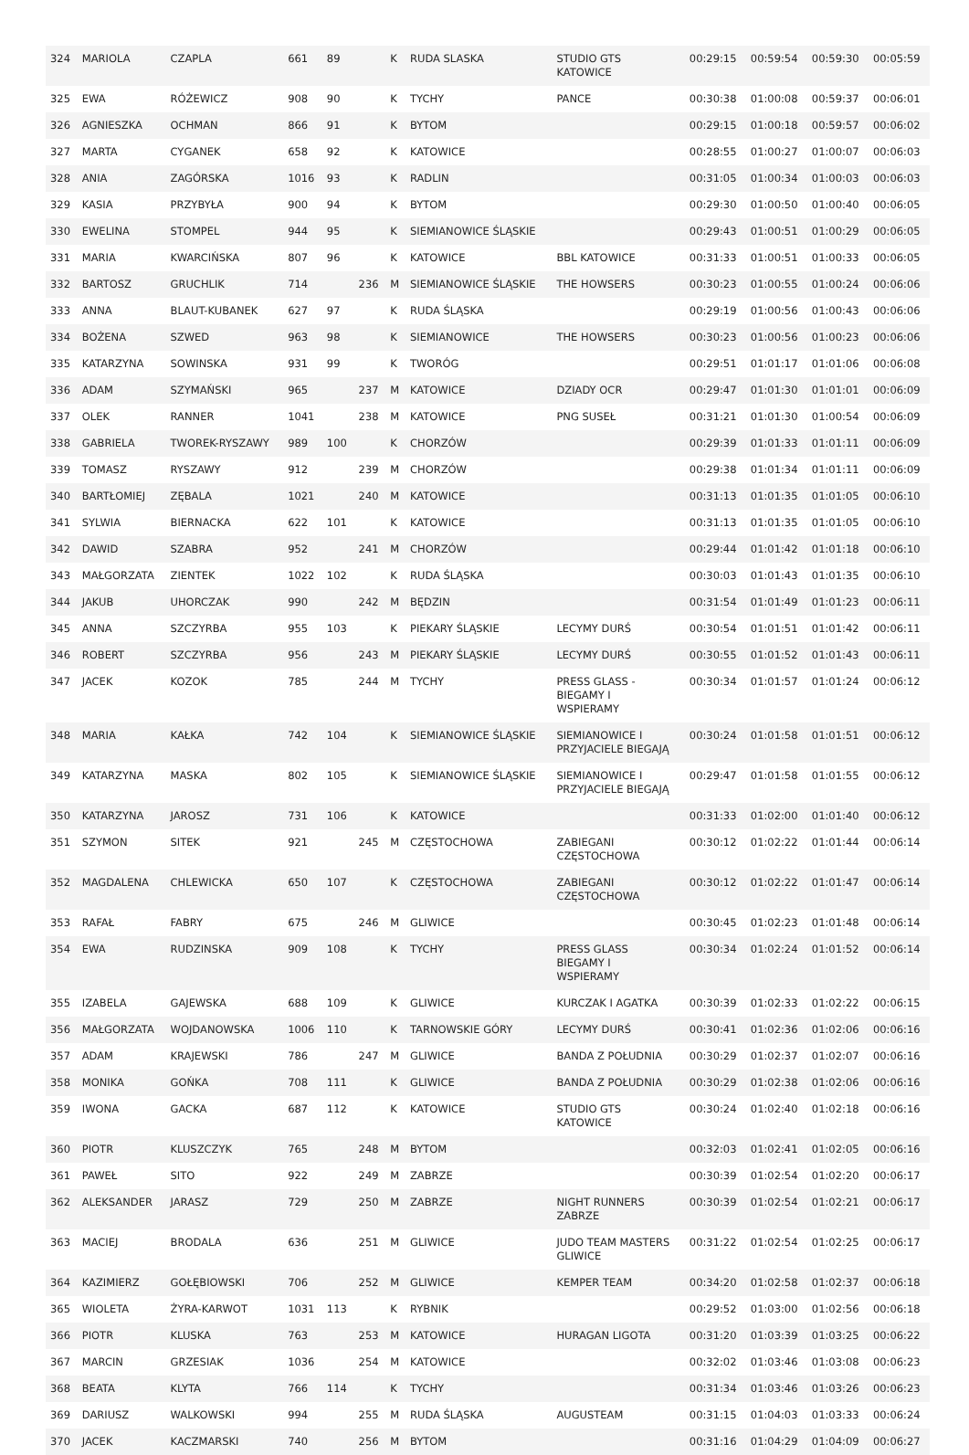| 324 | MARIOLA | CZAPLA | 661 | 89 | | K | RUDA SLASKA | STUDIO GTS KATOWICE | 00:29:15 | 00:59:54 | 00:59:30 | 00:05:59 |
| 325 | EWA | RÓŻEWICZ | 908 | 90 | | K | TYCHY | PANCE | 00:30:38 | 01:00:08 | 00:59:37 | 00:06:01 |
| 326 | AGNIESZKA | OCHMAN | 866 | 91 | | K | BYTOM | | 00:29:15 | 01:00:18 | 00:59:57 | 00:06:02 |
| 327 | MARTA | CYGANEK | 658 | 92 | | K | KATOWICE | | 00:28:55 | 01:00:27 | 01:00:07 | 00:06:03 |
| 328 | ANIA | ZAGÓRSKA | 1016 | 93 | | K | RADLIN | | 00:31:05 | 01:00:34 | 01:00:03 | 00:06:03 |
| 329 | KASIA | PRZYBYŁA | 900 | 94 | | K | BYTOM | | 00:29:30 | 01:00:50 | 01:00:40 | 00:06:05 |
| 330 | EWELINA | STOMPEL | 944 | 95 | | K | SIEMIANOWICE ŚLĄSKIE | | 00:29:43 | 01:00:51 | 01:00:29 | 00:06:05 |
| 331 | MARIA | KWARCIŃSKA | 807 | 96 | | K | KATOWICE | BBL KATOWICE | 00:31:33 | 01:00:51 | 01:00:33 | 00:06:05 |
| 332 | BARTOSZ | GRUCHLIK | 714 | | 236 | M | SIEMIANOWICE ŚLĄSKIE | THE HOWSERS | 00:30:23 | 01:00:55 | 01:00:24 | 00:06:06 |
| 333 | ANNA | BLAUT-KUBANEK | 627 | 97 | | K | RUDA ŚLĄSKA | | 00:29:19 | 01:00:56 | 01:00:43 | 00:06:06 |
| 334 | BOŻENA | SZWED | 963 | 98 | | K | SIEMIANOWICE | THE HOWSERS | 00:30:23 | 01:00:56 | 01:00:23 | 00:06:06 |
| 335 | KATARZYNA | SOWINSKA | 931 | 99 | | K | TWORÓG | | 00:29:51 | 01:01:17 | 01:01:06 | 00:06:08 |
| 336 | ADAM | SZYMAŃSKI | 965 | | 237 | M | KATOWICE | DZIADY OCR | 00:29:47 | 01:01:30 | 01:01:01 | 00:06:09 |
| 337 | OLEK | RANNER | 1041 | | 238 | M | KATOWICE | PNG SUSEŁ | 00:31:21 | 01:01:30 | 01:00:54 | 00:06:09 |
| 338 | GABRIELA | TWOREK-RYSZAWY | 989 | 100 | | K | CHORZÓW | | 00:29:39 | 01:01:33 | 01:01:11 | 00:06:09 |
| 339 | TOMASZ | RYSZAWY | 912 | | 239 | M | CHORZÓW | | 00:29:38 | 01:01:34 | 01:01:11 | 00:06:09 |
| 340 | BARTŁOMIEJ | ZĘBALA | 1021 | | 240 | M | KATOWICE | | 00:31:13 | 01:01:35 | 01:01:05 | 00:06:10 |
| 341 | SYLWIA | BIERNACKA | 622 | 101 | | K | KATOWICE | | 00:31:13 | 01:01:35 | 01:01:05 | 00:06:10 |
| 342 | DAWID | SZABRA | 952 | | 241 | M | CHORZÓW | | 00:29:44 | 01:01:42 | 01:01:18 | 00:06:10 |
| 343 | MAŁGORZATA | ZIENTEK | 1022 | 102 | | K | RUDA ŚLĄSKA | | 00:30:03 | 01:01:43 | 01:01:35 | 00:06:10 |
| 344 | JAKUB | UHORCZAK | 990 | | 242 | M | BĘDZIN | | 00:31:54 | 01:01:49 | 01:01:23 | 00:06:11 |
| 345 | ANNA | SZCZYRBA | 955 | 103 | | K | PIEKARY ŚLĄSKIE | LECYMY DURŚ | 00:30:54 | 01:01:51 | 01:01:42 | 00:06:11 |
| 346 | ROBERT | SZCZYRBA | 956 | | 243 | M | PIEKARY ŚLĄSKIE | LECYMY DURŚ | 00:30:55 | 01:01:52 | 01:01:43 | 00:06:11 |
| 347 | JACEK | KOZOK | 785 | | 244 | M | TYCHY | PRESS GLASS - BIEGAMY I WSPIERAMY | 00:30:34 | 01:01:57 | 01:01:24 | 00:06:12 |
| 348 | MARIA | KAŁKA | 742 | 104 | | K | SIEMIANOWICE ŚLĄSKIE | SIEMIANOWICE I PRZYJACIELE BIEGAJĄ | 00:30:24 | 01:01:58 | 01:01:51 | 00:06:12 |
| 349 | KATARZYNA | MASKA | 802 | 105 | | K | SIEMIANOWICE ŚLĄSKIE | SIEMIANOWICE I PRZYJACIELE BIEGAJĄ | 00:29:47 | 01:01:58 | 01:01:55 | 00:06:12 |
| 350 | KATARZYNA | JAROSZ | 731 | 106 | | K | KATOWICE | | 00:31:33 | 01:02:00 | 01:01:40 | 00:06:12 |
| 351 | SZYMON | SITEK | 921 | | 245 | M | CZĘSTOCHOWA | ZABIEGANI CZĘSTOCHOWA | 00:30:12 | 01:02:22 | 01:01:44 | 00:06:14 |
| 352 | MAGDALENA | CHLEWICKA | 650 | 107 | | K | CZĘSTOCHOWA | ZABIEGANI CZĘSTOCHOWA | 00:30:12 | 01:02:22 | 01:01:47 | 00:06:14 |
| 353 | RAFAŁ | FABRY | 675 | | 246 | M | GLIWICE | | 00:30:45 | 01:02:23 | 01:01:48 | 00:06:14 |
| 354 | EWA | RUDZINSKA | 909 | 108 | | K | TYCHY | PRESS GLASS BIEGAMY I WSPIERAMY | 00:30:34 | 01:02:24 | 01:01:52 | 00:06:14 |
| 355 | IZABELA | GAJEWSKA | 688 | 109 | | K | GLIWICE | KURCZAK I AGATKA | 00:30:39 | 01:02:33 | 01:02:22 | 00:06:15 |
| 356 | MAŁGORZATA | WOJDANOWSKA | 1006 | 110 | | K | TARNOWSKIE GÓRY | LECYMY DURŚ | 00:30:41 | 01:02:36 | 01:02:06 | 00:06:16 |
| 357 | ADAM | KRAJEWSKI | 786 | | 247 | M | GLIWICE | BANDA Z POŁUDNIA | 00:30:29 | 01:02:37 | 01:02:07 | 00:06:16 |
| 358 | MONIKA | GOŃKA | 708 | 111 | | K | GLIWICE | BANDA Z POŁUDNIA | 00:30:29 | 01:02:38 | 01:02:06 | 00:06:16 |
| 359 | IWONA | GACKA | 687 | 112 | | K | KATOWICE | STUDIO GTS KATOWICE | 00:30:24 | 01:02:40 | 01:02:18 | 00:06:16 |
| 360 | PIOTR | KLUSZCZYK | 765 | | 248 | M | BYTOM | | 00:32:03 | 01:02:41 | 01:02:05 | 00:06:16 |
| 361 | PAWEŁ | SITO | 922 | | 249 | M | ZABRZE | | 00:30:39 | 01:02:54 | 01:02:20 | 00:06:17 |
| 362 | ALEKSANDER | JARASZ | 729 | | 250 | M | ZABRZE | NIGHT RUNNERS ZABRZE | 00:30:39 | 01:02:54 | 01:02:21 | 00:06:17 |
| 363 | MACIEJ | BRODALA | 636 | | 251 | M | GLIWICE | JUDO TEAM MASTERS GLIWICE | 00:31:22 | 01:02:54 | 01:02:25 | 00:06:17 |
| 364 | KAZIMIERZ | GOŁĘBIOWSKI | 706 | | 252 | M | GLIWICE | KEMPER TEAM | 00:34:20 | 01:02:58 | 01:02:37 | 00:06:18 |
| 365 | WIOLETA | ŻYRA-KARWOT | 1031 | 113 | | K | RYBNIK | | 00:29:52 | 01:03:00 | 01:02:56 | 00:06:18 |
| 366 | PIOTR | KLUSKA | 763 | | 253 | M | KATOWICE | HURAGAN LIGOTA | 00:31:20 | 01:03:39 | 01:03:25 | 00:06:22 |
| 367 | MARCIN | GRZESIAK | 1036 | | 254 | M | KATOWICE | | 00:32:02 | 01:03:46 | 01:03:08 | 00:06:23 |
| 368 | BEATA | KLYTA | 766 | 114 | | K | TYCHY | | 00:31:34 | 01:03:46 | 01:03:26 | 00:06:23 |
| 369 | DARIUSZ | WALKOWSKI | 994 | | 255 | M | RUDA ŚLĄSKA | AUGUSTEAM | 00:31:15 | 01:04:03 | 01:03:33 | 00:06:24 |
| 370 | JACEK | KACZMARSKI | 740 | | 256 | M | BYTOM | | 00:31:16 | 01:04:29 | 01:04:09 | 00:06:27 |